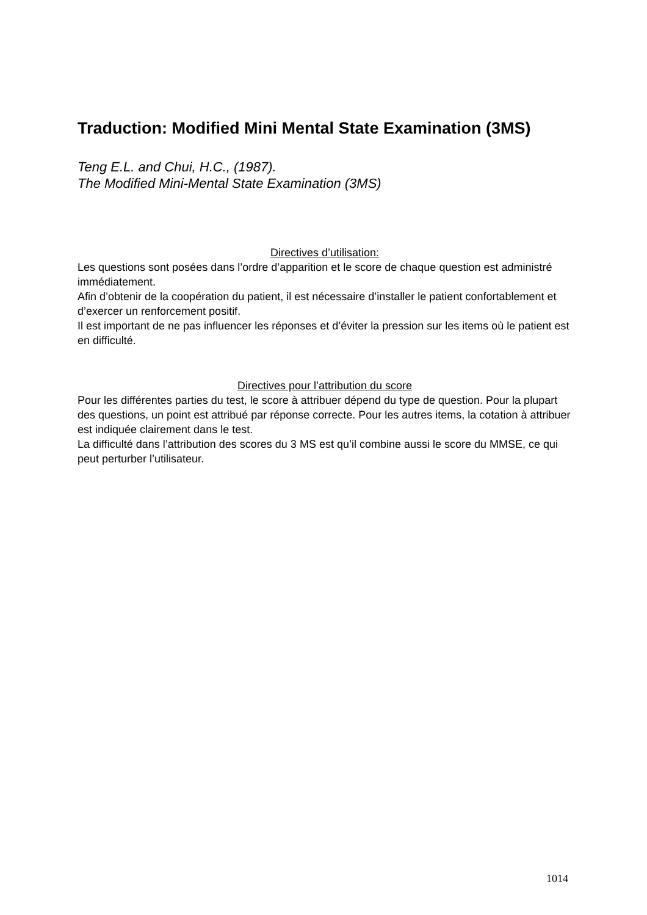Traduction: Modified Mini Mental State Examination (3MS)
Teng E.L. and Chui, H.C., (1987).
The Modified Mini-Mental State Examination (3MS)
Directives d’utilisation:
Les questions sont posées dans l’ordre d’apparition et le score de chaque question est administré immédiatement.
Afin d’obtenir de la coopération du patient, il est nécessaire d’installer le patient confortablement et d’exercer un renforcement positif.
Il est important de ne pas influencer les réponses et d’éviter la pression sur les items où le patient est en difficulté.
Directives pour l’attribution du score
Pour les différentes parties du test, le score à attribuer dépend du type de question. Pour la plupart des questions, un point est attribué par réponse correcte. Pour les autres items, la cotation à attribuer est indiquée clairement dans le test.
La difficulté dans l’attribution des scores du 3 MS est qu’il combine aussi le score du MMSE, ce qui peut perturber l’utilisateur.
1014